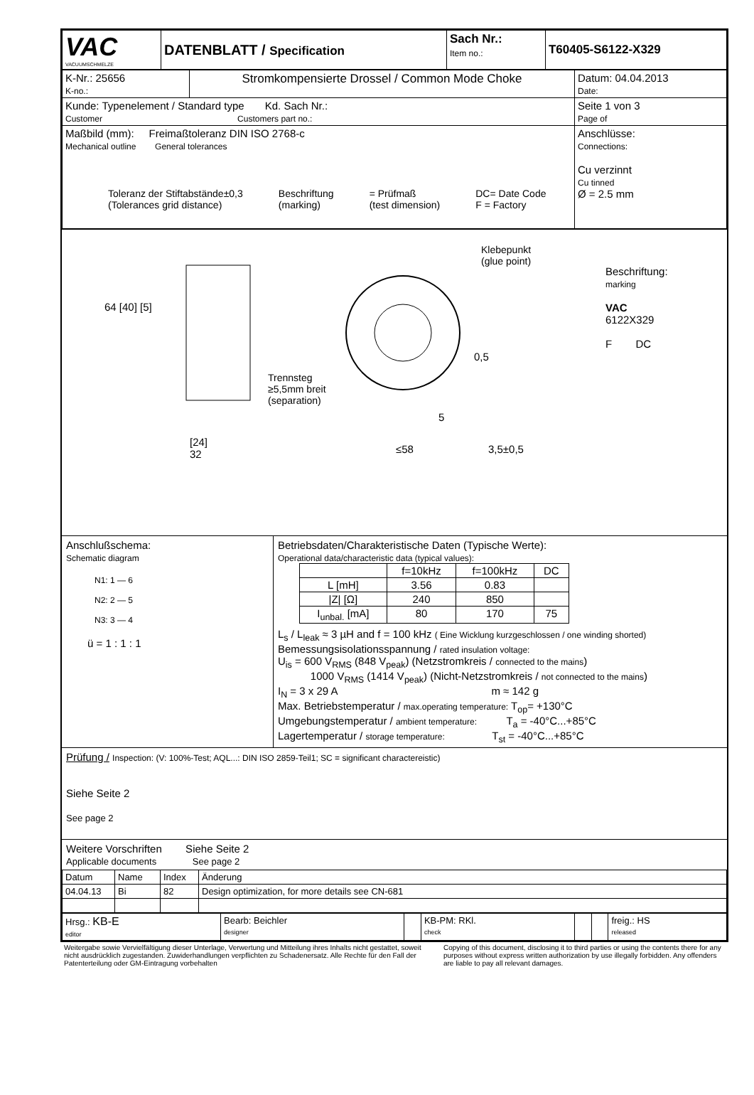| VAC VACUUMSCHMELZE | DATENBLATT / Specification | Sach Nr.: Item no.: | T60405-S6122-X329 |
| K-Nr.: 25656 K-no.: | Stromkompensierte Drossel / Common Mode Choke | Datum: 04.04.2013 Date: |
| Kunde: Typenelement / Standard type Kd. Sach Nr.: Customer Customers part no.: | | Seite 1 von 3 Page of |
| Maßbild (mm): Freimaßtoleranz DIN ISO 2768-c Mechanical outline General tolerances Toleranz der Stiftabstände±0,3 (Tolerances grid distance) Beschriftung (marking) = Prüfmaß (test dimension) DC= Date Code F = Factory | | Anschlüsse: Connections: Cu verzinnt Cu tinned Ø = 2.5 mm |
64 [40] [5]
[24]
32
Trennsteg
≥5,5mm breit
(separation)
≤58
Klebepunkt
(glue point)
0,5
5
3,5±0,5
Beschriftung:
marking
VAC
6122X329
F DC
Anschlußschema:
Schematic diagram
N1: 1 — 6
N2: 2 — 5
N3: 3 — 4
ü = 1 : 1 : 1
Betriebsdaten/Charakteristische Daten (Typische Werte):
Operational data/characteristic data (typical values):
| | f=10kHz | f=100kHz | DC |
| L [mH] | 3.56 | 0.83 | |
| /Z/ [Ω] | 240 | 850 | |
| I<sub>unbal.</sub> [mA] | 80 | 170 | 75 |
L<sub>s</sub> / L<sub>leak</sub> ≈ 3 µH and f = 100 kHz ( Eine Wicklung kurzgeschlossen / one winding shorted)
Bemessungsisolationsspannung / rated insulation voltage:
U<sub>is</sub> = 600 V<sub>RMS</sub> (848 V<sub>peak</sub>) (Netzstromkreis / connected to the mains)
1000 V<sub>RMS</sub> (1414 V<sub>peak</sub>) (Nicht-Netzstromkreis / not connected to the mains)
I<sub>N</sub> = 3 x 29 A m ≈ 142 g
Max. Betriebstemperatur / max.operating temperature: T<sub>op</sub>= +130°C
Umgebungstemperatur / ambient temperature: T<sub>a</sub> = -40°C...+85°C
Lagertemperatur / storage temperature: T<sub>st</sub> = -40°C...+85°C
Prüfung / Inspection: (V: 100%-Test; AQL...: DIN ISO 2859-Teil1; SC = significant charactereistic)
Siehe Seite 2
See page 2
Weitere Vorschriften Siehe Seite 2
Applicable documents See page 2
| Datum | Name | Index | Änderung |
| 04.04.13 | Bi | 82 | Design optimization, for more details see CN-681 |
| Hrsg.: KB-E editor | Bearb: Beichler designer | | KB-PM: RKl. check | | | freig.: HS released |
Weitergabe sowie Vervielfältigung dieser Unterlage, Verwertung und Mitteilung ihres Inhalts nicht gestattet, soweit nicht ausdrücklich zugestanden. Zuwiderhandlungen verpflichten zu Schadenersatz. Alle Rechte für den Fall der Patenterteilung oder GM-Eintragung vorbehalten Copying of this document, disclosing it to third parties or using the contents there for any purposes without express written authorization by use illegally forbidden. Any offenders are liable to pay all relevant damages.